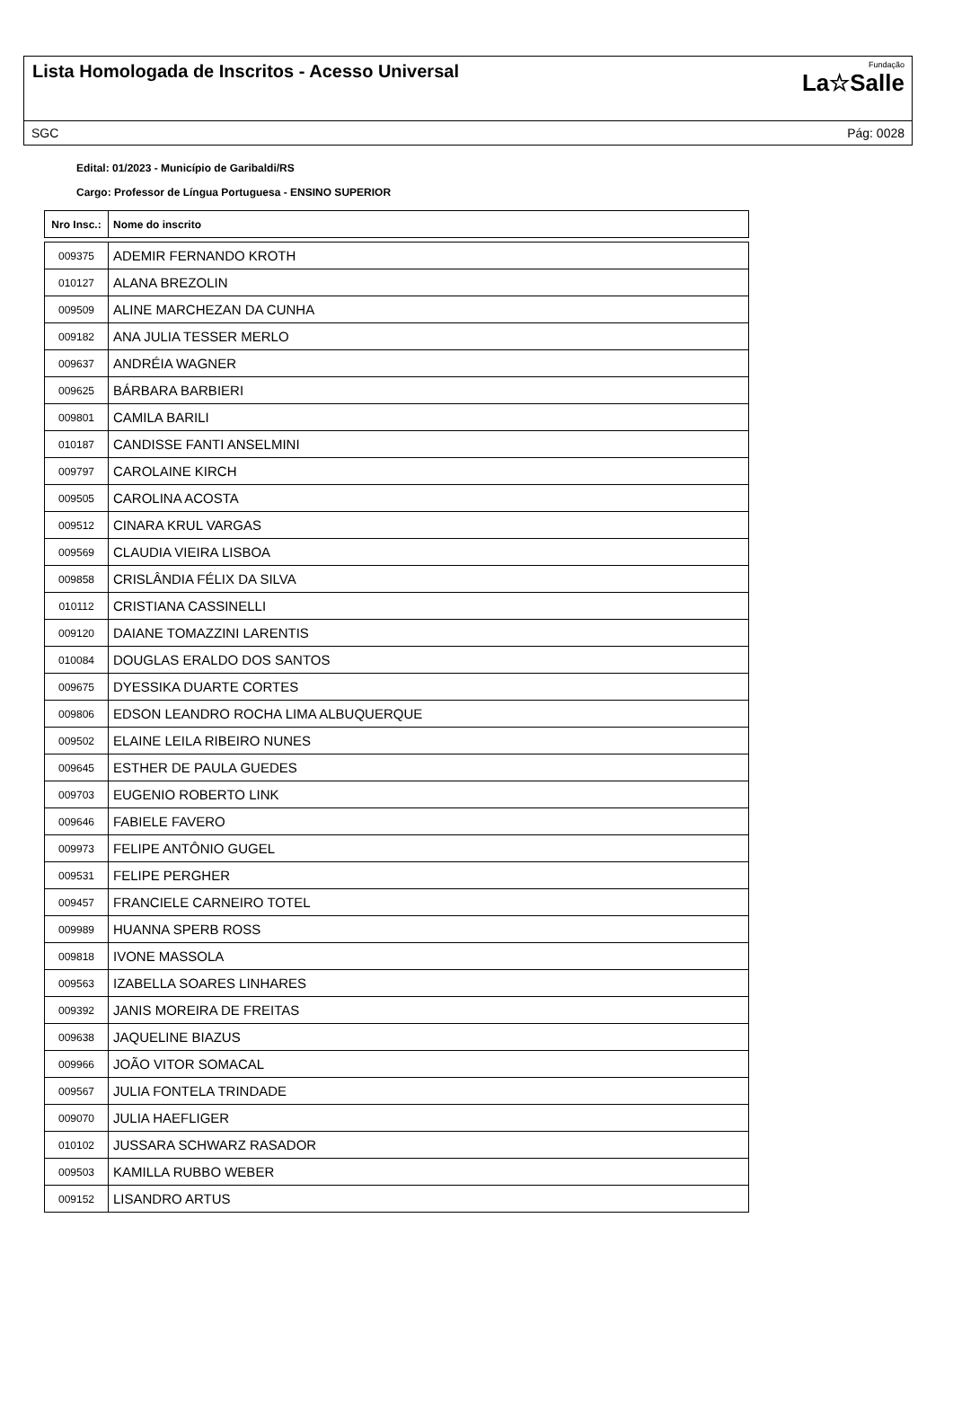Lista Homologada de Inscritos - Acesso Universal
Fundação
La☆Salle
SGC Pág: 0028
Edital: 01/2023 - Município de Garibaldi/RS
Cargo: Professor de Língua Portuguesa - ENSINO SUPERIOR
| Nro Insc.: | Nome do inscrito |
| --- | --- |
| 009375 | ADEMIR FERNANDO KROTH |
| 010127 | ALANA BREZOLIN |
| 009509 | ALINE MARCHEZAN DA CUNHA |
| 009182 | ANA JULIA TESSER MERLO |
| 009637 | ANDRÉIA WAGNER |
| 009625 | BÁRBARA BARBIERI |
| 009801 | CAMILA BARILI |
| 010187 | CANDISSE FANTI ANSELMINI |
| 009797 | CAROLAINE KIRCH |
| 009505 | CAROLINA ACOSTA |
| 009512 | CINARA KRUL VARGAS |
| 009569 | CLAUDIA VIEIRA LISBOA |
| 009858 | CRISLÂNDIA FÉLIX DA SILVA |
| 010112 | CRISTIANA CASSINELLI |
| 009120 | DAIANE TOMAZZINI LARENTIS |
| 010084 | DOUGLAS ERALDO DOS SANTOS |
| 009675 | DYESSIKA DUARTE CORTES |
| 009806 | EDSON LEANDRO ROCHA LIMA ALBUQUERQUE |
| 009502 | ELAINE LEILA RIBEIRO NUNES |
| 009645 | ESTHER DE PAULA GUEDES |
| 009703 | EUGENIO ROBERTO LINK |
| 009646 | FABIELE FAVERO |
| 009973 | FELIPE ANTÔNIO GUGEL |
| 009531 | FELIPE PERGHER |
| 009457 | FRANCIELE CARNEIRO TOTEL |
| 009989 | HUANNA SPERB ROSS |
| 009818 | IVONE MASSOLA |
| 009563 | IZABELLA SOARES LINHARES |
| 009392 | JANIS MOREIRA DE FREITAS |
| 009638 | JAQUELINE BIAZUS |
| 009966 | JOÃO VITOR SOMACAL |
| 009567 | JULIA FONTELA TRINDADE |
| 009070 | JULIA HAEFLIGER |
| 010102 | JUSSARA SCHWARZ RASADOR |
| 009503 | KAMILLA RUBBO WEBER |
| 009152 | LISANDRO ARTUS |